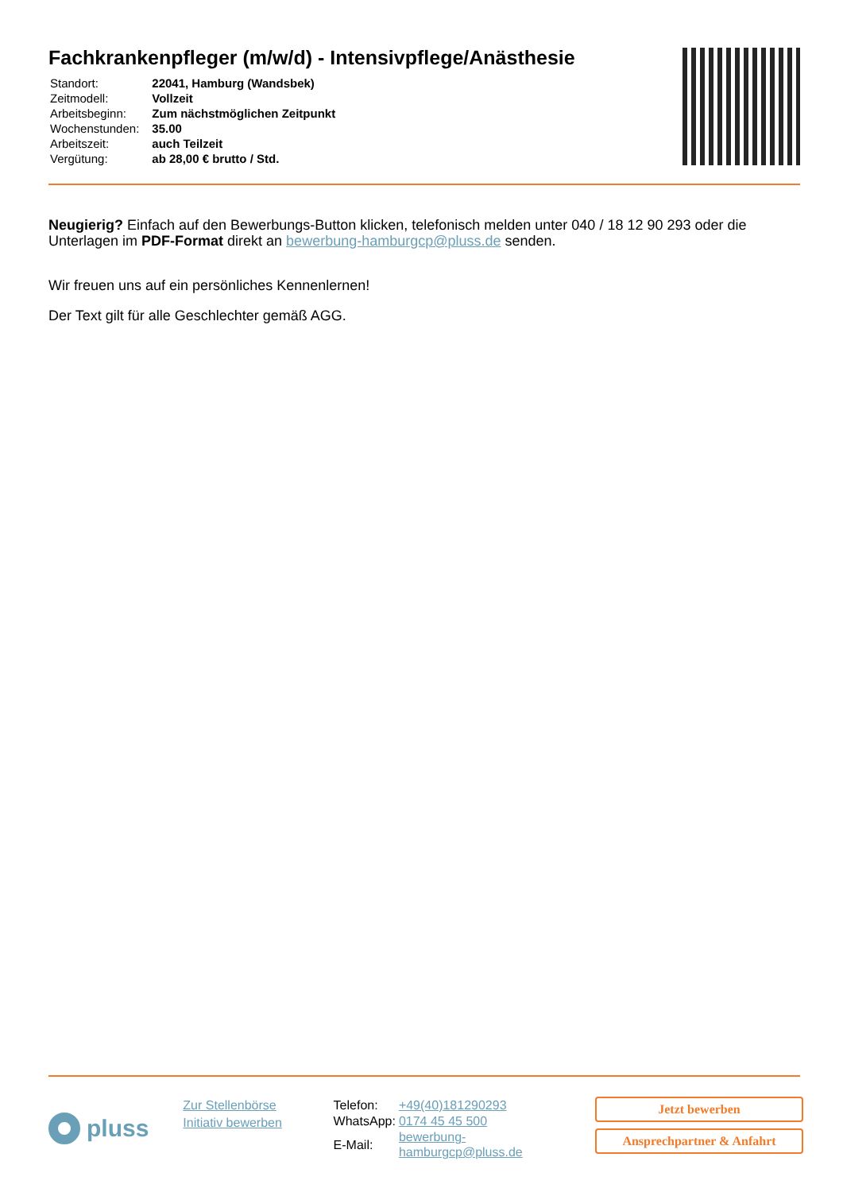Fachkrankenpfleger (m/w/d) - Intensivpflege/Anästhesie
| Standort: | 22041, Hamburg (Wandsbek) |
| Zeitmodell: | Vollzeit |
| Arbeitsbeginn: | Zum nächstmöglichen Zeitpunkt |
| Wochenstunden: | 35.00 |
| Arbeitszeit: | auch Teilzeit |
| Vergütung: | ab 28,00 € brutto / Std. |
Neugierig? Einfach auf den Bewerbungs-Button klicken, telefonisch melden unter 040 / 18 12 90 293 oder die Unterlagen im PDF-Format direkt an bewerbung-hamburgcp@pluss.de senden.
Wir freuen uns auf ein persönliches Kennenlernen!
Der Text gilt für alle Geschlechter gemäß AGG.
pluss
Zur Stellenbörse
Initiativ bewerben
| Telefon: | +49(40)181290293 |
| WhatsApp: | 0174 45 45 500 |
| E-Mail: | bewerbung-hamburgcp@pluss.de |
Jetzt bewerben
Ansprechpartner & Anfahrt